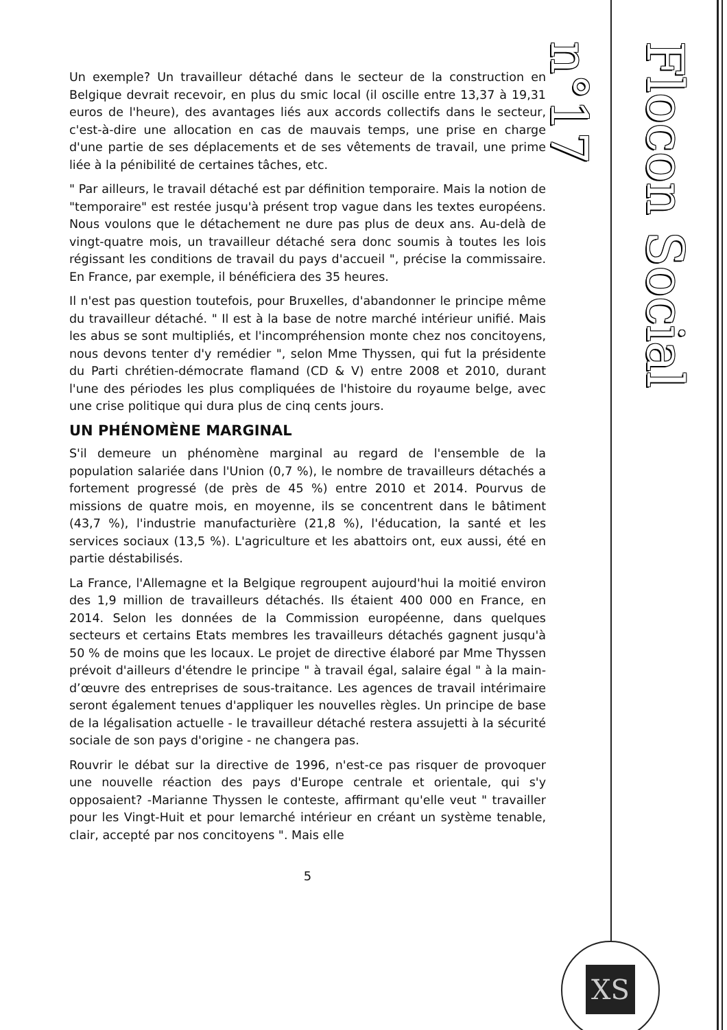Un exemple? Un travailleur détaché dans le secteur de la construction en Belgique devrait recevoir, en plus du smic local (il oscille entre 13,37 à 19,31 euros de l'heure), des avantages liés aux accords collectifs dans le secteur, c'est-à-dire une allocation en cas de mauvais temps, une prise en charge d'une partie de ses déplacements et de ses vêtements de travail, une prime liée à la pénibilité de certaines tâches, etc.
" Par ailleurs, le travail détaché est par définition temporaire. Mais la notion de "temporaire" est restée jusqu'à présent trop vague dans les textes européens. Nous voulons que le détachement ne dure pas plus de deux ans. Au-delà de vingt-quatre mois, un travailleur détaché sera donc soumis à toutes les lois régissant les conditions de travail du pays d'accueil ", précise la commissaire. En France, par exemple, il bénéficiera des 35 heures.
Il n'est pas question toutefois, pour Bruxelles, d'abandonner le principe même du travailleur détaché. " Il est à la base de notre marché intérieur unifié. Mais les abus se sont multipliés, et l'incompréhension monte chez nos concitoyens, nous devons tenter d'y remédier ", selon Mme Thyssen, qui fut la présidente du Parti chrétien-démocrate flamand (CD & V) entre 2008 et 2010, durant l'une des périodes les plus compliquées de l'histoire du royaume belge, avec une crise politique qui dura plus de cinq cents jours.
UN PHÉNOMÈNE MARGINAL
S'il demeure un phénomène marginal au regard de l'ensemble de la population salariée dans l'Union (0,7 %), le nombre de travailleurs détachés a fortement progressé (de près de 45 %) entre 2010 et 2014. Pourvus de missions de quatre mois, en moyenne, ils se concentrent dans le bâtiment (43,7 %), l'industrie manufacturière (21,8 %), l'éducation, la santé et les services sociaux (13,5 %). L'agriculture et les abattoirs ont, eux aussi, été en partie déstabilisés.
La France, l'Allemagne et la Belgique regroupent aujourd'hui la moitié environ des 1,9 million de travailleurs détachés. Ils étaient 400 000 en France, en 2014. Selon les données de la Commission européenne, dans quelques secteurs et certains Etats membres les travailleurs détachés gagnent jusqu'à 50 % de moins que les locaux. Le projet de directive élaboré par Mme Thyssen prévoit d'ailleurs d'étendre le principe " à travail égal, salaire égal " à la main-d’œuvre des entreprises de sous-traitance. Les agences de travail intérimaire seront également tenues d'appliquer les nouvelles règles. Un principe de base de la légalisation actuelle - le travailleur détaché restera assujetti à la sécurité sociale de son pays d'origine - ne changera pas.
Rouvrir le débat sur la directive de 1996, n'est-ce pas risquer de provoquer une nouvelle réaction des pays d'Europe centrale et orientale, qui s'y opposaient? -Marianne Thyssen le conteste, affirmant qu'elle veut " travailler pour les Vingt-Huit et pour lemarché intérieur en créant un système tenable, clair, accepté par nos concitoyens ". Mais elle
5
Flocon Social n°17
XS